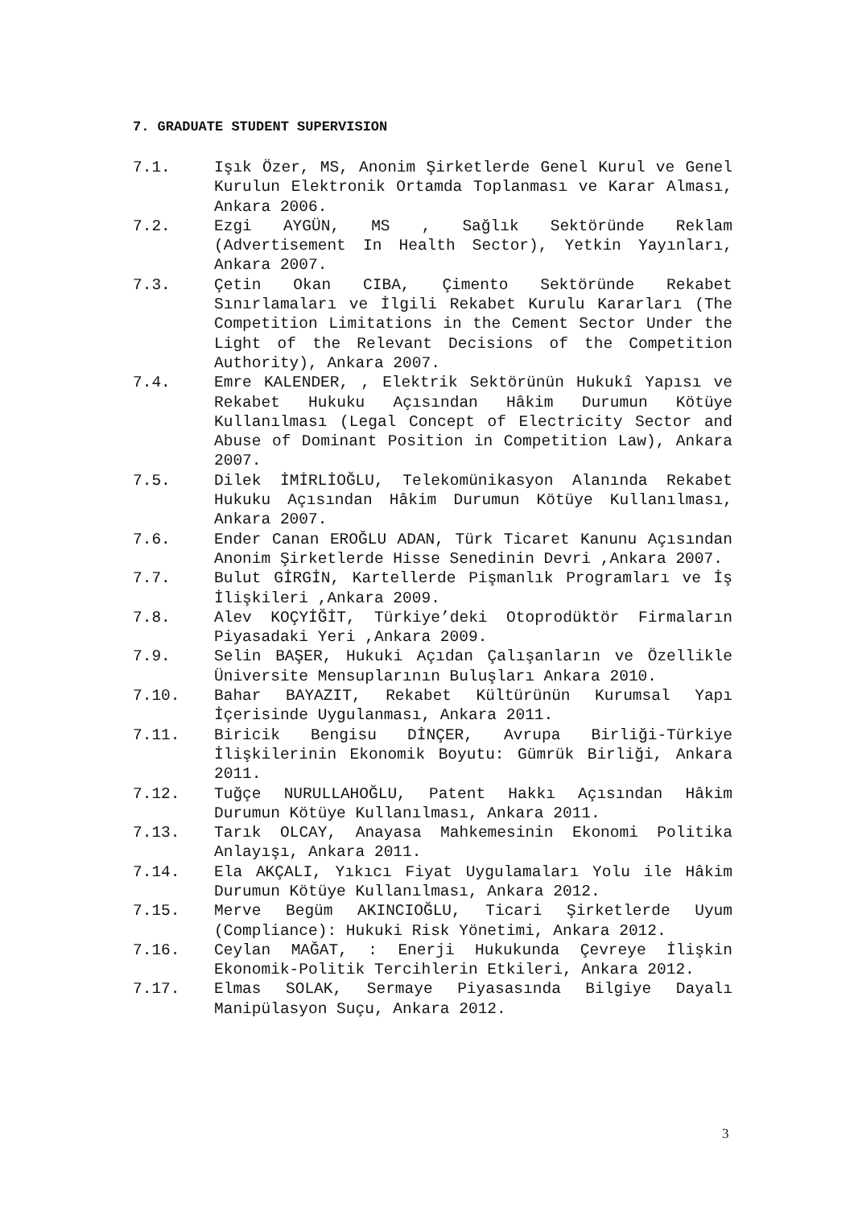7. GRADUATE STUDENT SUPERVISION
7.1. Işık Özer, MS, Anonim Şirketlerde Genel Kurul ve Genel Kurulun Elektronik Ortamda Toplanması ve Karar Alması, Ankara 2006.
7.2. Ezgi AYGÜN, MS , Sağlık Sektöründe Reklam (Advertisement In Health Sector), Yetkin Yayınları, Ankara 2007.
7.3. Çetin Okan CIBA, Çimento Sektöründe Rekabet Sınırlamaları ve İlgili Rekabet Kurulu Kararları (The Competition Limitations in the Cement Sector Under the Light of the Relevant Decisions of the Competition Authority), Ankara 2007.
7.4. Emre KALENDER, , Elektrik Sektörünün Hukukî Yapısı ve Rekabet Hukuku Açısından Hâkim Durumun Kötüye Kullanılması (Legal Concept of Electricity Sector and Abuse of Dominant Position in Competition Law), Ankara 2007.
7.5. Dilek İMİRLİOĞLU, Telekomünikasyon Alanında Rekabet Hukuku Açısından Hâkim Durumun Kötüye Kullanılması, Ankara 2007.
7.6. Ender Canan EROĞLU ADAN, Türk Ticaret Kanunu Açısından Anonim Şirketlerde Hisse Senedinin Devri ,Ankara 2007.
7.7. Bulut GİRGİN, Kartellerde Pişmanlık Programları ve İş İlişkileri ,Ankara 2009.
7.8. Alev KOÇYİĞİT, Türkiye’deki Otoprodüktör Firmaların Piyasadaki Yeri ,Ankara 2009.
7.9. Selin BAŞER, Hukuki Açıdan Çalışanların ve Özellikle Üniversite Mensuplarının Buluşları Ankara 2010.
7.10. Bahar BAYAZIT, Rekabet Kültürünün Kurumsal Yapı İçerisinde Uygulanması, Ankara 2011.
7.11. Biricik Bengisu DİNÇER, Avrupa Birliği-Türkiye İlişkilerinin Ekonomik Boyutu: Gümrük Birliği, Ankara 2011.
7.12. Tuğçe NURULLAHOĞLU, Patent Hakkı Açısından Hâkim Durumun Kötüye Kullanılması, Ankara 2011.
7.13. Tarık OLCAY, Anayasa Mahkemesinin Ekonomi Politika Anlayışı, Ankara 2011.
7.14. Ela AKÇALI, Yıkıcı Fiyat Uygulamaları Yolu ile Hâkim Durumun Kötüye Kullanılması, Ankara 2012.
7.15. Merve Begüm AKINCIOĞLU, Ticari Şirketlerde Uyum (Compliance): Hukuki Risk Yönetimi, Ankara 2012.
7.16. Ceylan MAĞAT, : Enerji Hukukunda Çevreye İlişkin Ekonomik-Politik Tercihlerin Etkileri, Ankara 2012.
7.17. Elmas SOLAK, Sermaye Piyasasında Bilgiye Dayalı Manipülasyon Suçu, Ankara 2012.
3